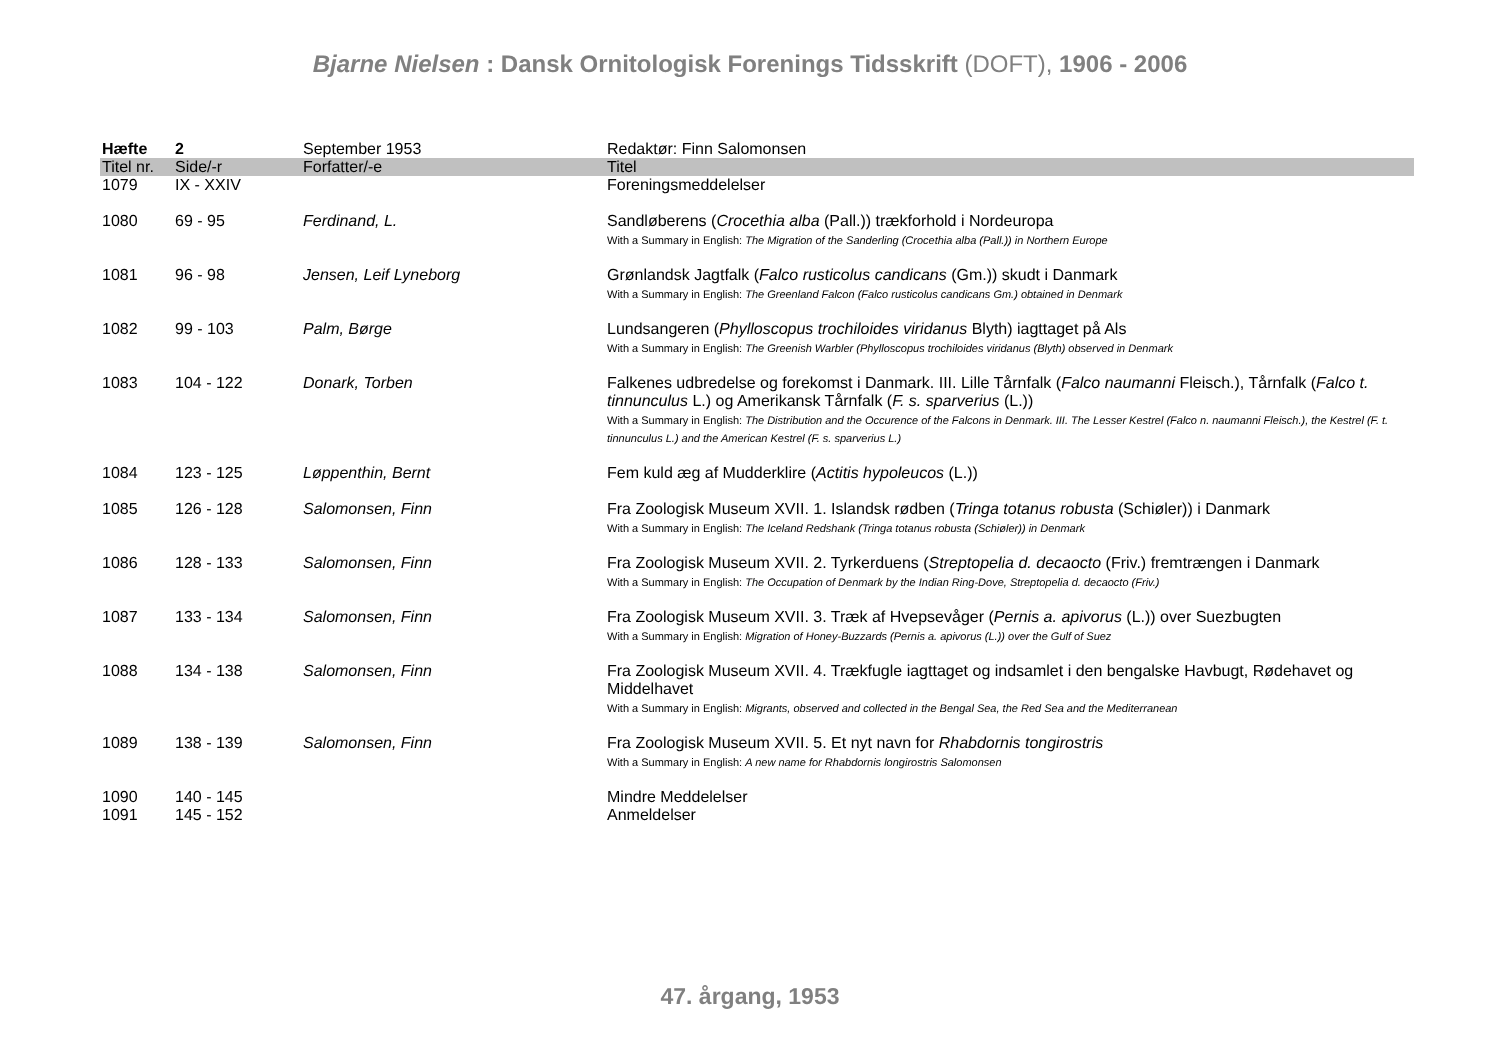Bjarne Nielsen : Dansk Ornitologisk Forenings Tidsskrift (DOFT), 1906 - 2006
| Hæfte | 2 | September 1953 | Redaktør: Finn Salomonsen |
| Titel nr. | Side/-r | Forfatter/-e | Titel |
| 1079 | IX - XXIV | | Foreningsmeddelelser |
| 1080 | 69 - 95 | Ferdinand, L. | Sandløberens ( Crocethia alba (Pall.)) trækforhold i Nordeuropa With a Summary in English: The Migration of the Sanderling (Crocethia alba (Pall.)) in Northern Europe |
| 1081 | 96 - 98 | Jensen, Leif Lyneborg | Grønlandsk Jagtfalk ( Falco rusticolus candicans (Gm.)) skudt i Danmark With a Summary in English: The Greenland Falcon (Falco rusticolus candicans Gm.) obtained in Denmark |
| 1082 | 99 - 103 | Palm, Børge | Lundsangeren ( Phylloscopus trochiloides viridanus Blyth) iagttaget på Als With a Summary in English: The Greenish Warbler (Phylloscopus trochiloides viridanus (Blyth) observed in Denmark |
| 1083 | 104 - 122 | Donark, Torben | Falkenes udbredelse og forekomst i Danmark. III. Lille Tårnfalk ( Falco naumanni Fleisch.), Tårnfalk ( Falco t. tinnunculus L.) og Amerikansk Tårnfalk ( F. s. sparverius (L.)) With a Summary in English: The Distribution and the Occurence of the Falcons in Denmark. III. The Lesser Kestrel (Falco n. naumanni Fleisch.), the Kestrel (F. t. tinnunculus L.) and the American Kestrel (F. s. sparverius L.) |
| 1084 | 123 - 125 | Løppenthin, Bernt | Fem kuld æg af Mudderklire ( Actitis hypoleucos (L.)) |
| 1085 | 126 - 128 | Salomonsen, Finn | Fra Zoologisk Museum XVII. 1. Islandsk rødben ( Tringa totanus robusta (Schiøler)) i Danmark With a Summary in English: The Iceland Redshank (Tringa totanus robusta (Schiøler)) in Denmark |
| 1086 | 128 - 133 | Salomonsen, Finn | Fra Zoologisk Museum XVII. 2. Tyrkerduens ( Streptopelia d. decaocto (Friv.) fremtrængen i Danmark With a Summary in English: The Occupation of Denmark by the Indian Ring-Dove, Streptopelia d. decaocto (Friv.) |
| 1087 | 133 - 134 | Salomonsen, Finn | Fra Zoologisk Museum XVII. 3. Træk af Hvepsevåger ( Pernis a. apivorus (L.)) over Suezbugten With a Summary in English: Migration of Honey-Buzzards (Pernis a. apivorus (L.)) over the Gulf of Suez |
| 1088 | 134 - 138 | Salomonsen, Finn | Fra Zoologisk Museum XVII. 4. Trækfugle iagttaget og indsamlet i den bengalske Havbugt, Rødehavet og Middelhavet With a Summary in English: Migrants, observed and collected in the Bengal Sea, the Red Sea and the Mediterranean |
| 1089 | 138 - 139 | Salomonsen, Finn | Fra Zoologisk Museum XVII. 5. Et nyt navn for Rhabdornis tongirostris With a Summary in English: A new name for Rhabdornis longirostris Salomonsen |
| 1090 | 140 - 145 | | Mindre Meddelelser |
| 1091 | 145 - 152 | | Anmeldelser |
47. årgang, 1953